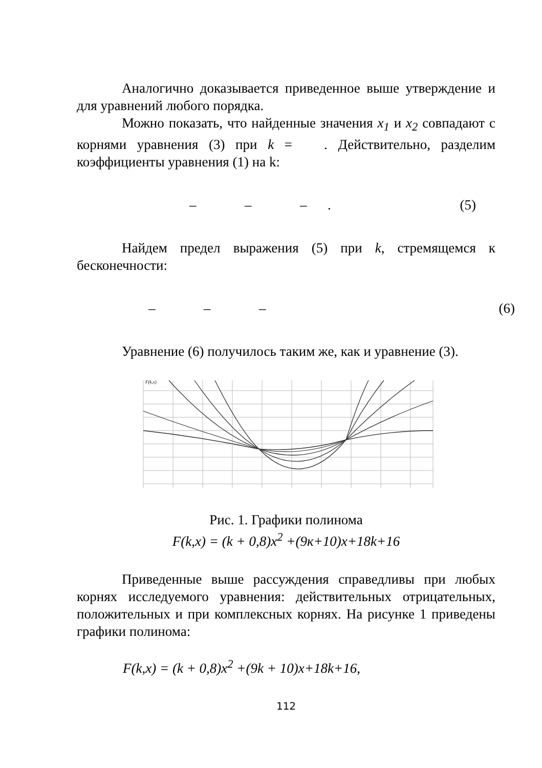Аналогично доказывается приведенное выше утверждение и для уравнений любого порядка.
Можно показать, что найденные значения x<sub>1</sub> и x<sub>2</sub> совпадают с корнями уравнения (3) при k = . Действительно, разделим коэффициенты уравнения (1) на k:
– – – . (5)
Найдем предел выражения (5) при k, стремящемся к бесконечности:
– – – (6)
Уравнение (6) получилось таким же, как и уравнение (3).
F(k,x)
Рис. 1. Графики полинома
F(k,x) = (k + 0,8)x<sup>2</sup> +(9к+10)x+18k+16
Приведенные выше рассуждения справедливы при любых корнях исследуемого уравнения: действительных отрицательных, положительных и при комплексных корнях. На рисунке 1 приведены графики полинома:
F(k,x) = (k + 0,8)x<sup>2</sup> +(9k + 10)x+18k+16,
112